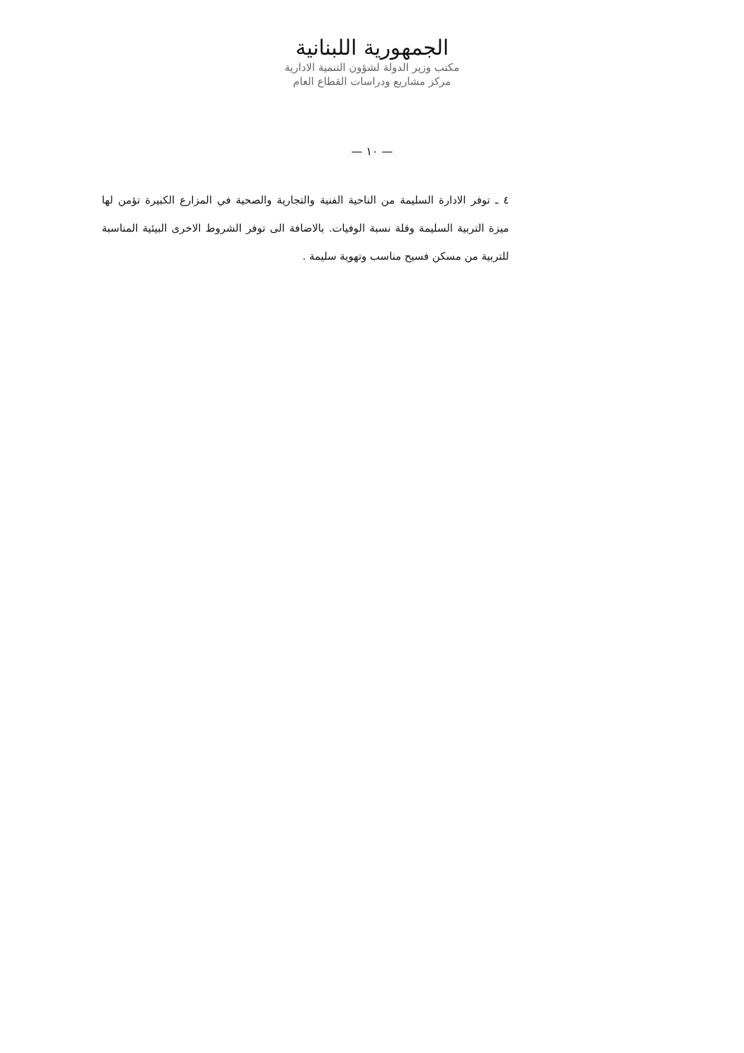الجمهورية اللبنانية
مكتب وزير الدولة لشؤون التنمية الادارية
مركز مشاريع ودراسات القطاع العام
— ١٠ —
٤ ـ توفر الادارة السليمة من الناحية الفنية والتجارية والصحية في المزارع الكبيرة تؤمن لها ميزة التربية السليمة وقلة نسبة الوفيات. بالاضافة الى توفر الشروط الاخرى البيئية المناسبة للتربية من مسكن فسيح مناسب وتهوية سليمة .